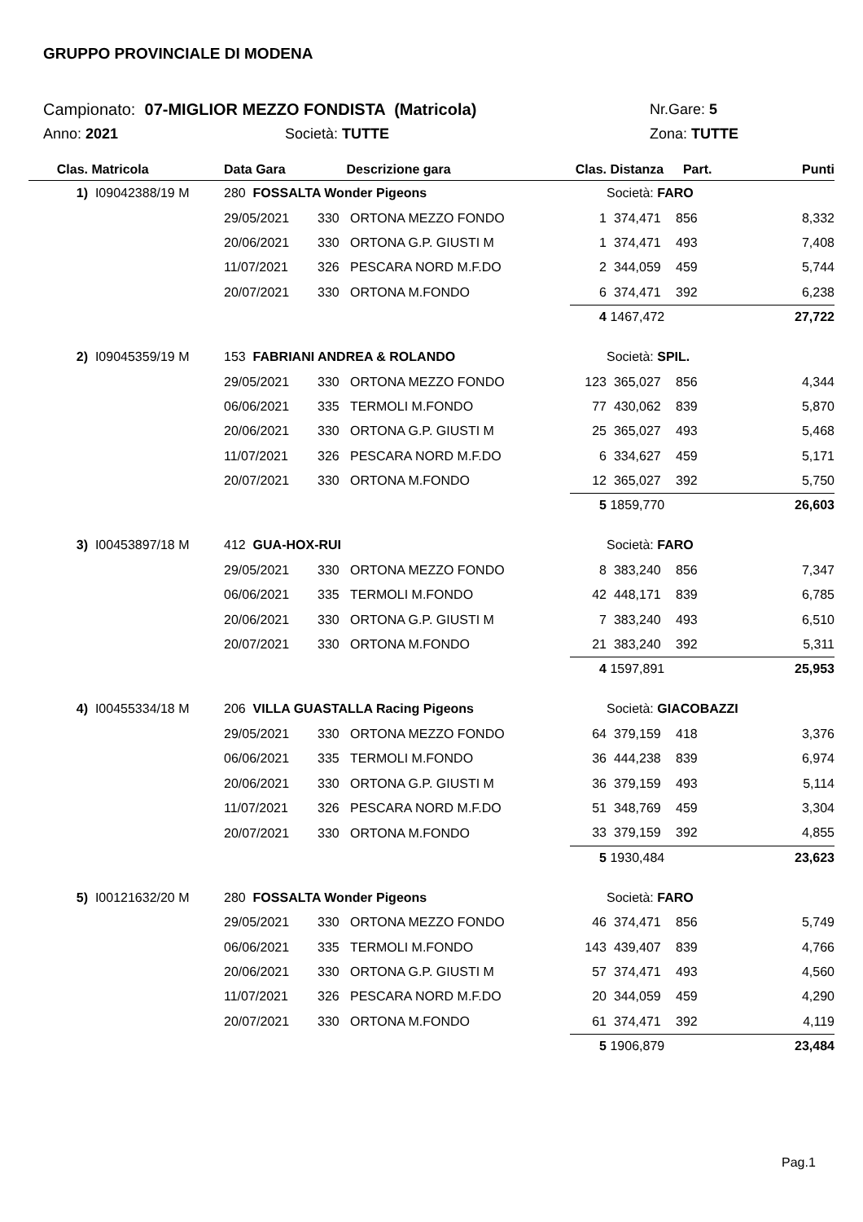GRUPPO PROVINCIALE DI MODENA
Campionato: 07-MIGLIOR MEZZO FONDISTA (Matricola) Nr.Gare: 5
Anno: 2021 Società: TUTTE Zona: TUTTE
| Clas. | Matricola | Data Gara | Descrizione gara | | Clas. | Distanza | Part. | Punti |
| --- | --- | --- | --- | --- | --- | --- | --- | --- |
| 1) | I09042388/19 M | 280 FOSSALTA Wonder Pigeons | | | | Società: FARO | | |
| | | 29/05/2021 | 330 | ORTONA MEZZO FONDO | 1 | 374,471 | 856 | 8,332 |
| | | 20/06/2021 | 330 | ORTONA G.P. GIUSTI M | 1 | 374,471 | 493 | 7,408 |
| | | 11/07/2021 | 326 | PESCARA NORD M.F.DO | 2 | 344,059 | 459 | 5,744 |
| | | 20/07/2021 | 330 | ORTONA M.FONDO | 6 | 374,471 | 392 | 6,238 |
| | | | | | 4 | 1467,472 | | 27,722 |
| 2) | I09045359/19 M | 153 FABRIANI ANDREA & ROLANDO | | | | Società: SPIL. | | |
| | | 29/05/2021 | 330 | ORTONA MEZZO FONDO | 123 | 365,027 | 856 | 4,344 |
| | | 06/06/2021 | 335 | TERMOLI M.FONDO | 77 | 430,062 | 839 | 5,870 |
| | | 20/06/2021 | 330 | ORTONA G.P. GIUSTI M | 25 | 365,027 | 493 | 5,468 |
| | | 11/07/2021 | 326 | PESCARA NORD M.F.DO | 6 | 334,627 | 459 | 5,171 |
| | | 20/07/2021 | 330 | ORTONA M.FONDO | 12 | 365,027 | 392 | 5,750 |
| | | | | | 5 | 1859,770 | | 26,603 |
| 3) | I00453897/18 M | 412 GUA-HOX-RUI | | | | Società: FARO | | |
| | | 29/05/2021 | 330 | ORTONA MEZZO FONDO | 8 | 383,240 | 856 | 7,347 |
| | | 06/06/2021 | 335 | TERMOLI M.FONDO | 42 | 448,171 | 839 | 6,785 |
| | | 20/06/2021 | 330 | ORTONA G.P. GIUSTI M | 7 | 383,240 | 493 | 6,510 |
| | | 20/07/2021 | 330 | ORTONA M.FONDO | 21 | 383,240 | 392 | 5,311 |
| | | | | | 4 | 1597,891 | | 25,953 |
| 4) | I00455334/18 M | 206 VILLA GUASTALLA Racing Pigeons | | | | Società: GIACOBAZZI | | |
| | | 29/05/2021 | 330 | ORTONA MEZZO FONDO | 64 | 379,159 | 418 | 3,376 |
| | | 06/06/2021 | 335 | TERMOLI M.FONDO | 36 | 444,238 | 839 | 6,974 |
| | | 20/06/2021 | 330 | ORTONA G.P. GIUSTI M | 36 | 379,159 | 493 | 5,114 |
| | | 11/07/2021 | 326 | PESCARA NORD M.F.DO | 51 | 348,769 | 459 | 3,304 |
| | | 20/07/2021 | 330 | ORTONA M.FONDO | 33 | 379,159 | 392 | 4,855 |
| | | | | | 5 | 1930,484 | | 23,623 |
| 5) | I00121632/20 M | 280 FOSSALTA Wonder Pigeons | | | | Società: FARO | | |
| | | 29/05/2021 | 330 | ORTONA MEZZO FONDO | 46 | 374,471 | 856 | 5,749 |
| | | 06/06/2021 | 335 | TERMOLI M.FONDO | 143 | 439,407 | 839 | 4,766 |
| | | 20/06/2021 | 330 | ORTONA G.P. GIUSTI M | 57 | 374,471 | 493 | 4,560 |
| | | 11/07/2021 | 326 | PESCARA NORD M.F.DO | 20 | 344,059 | 459 | 4,290 |
| | | 20/07/2021 | 330 | ORTONA M.FONDO | 61 | 374,471 | 392 | 4,119 |
| | | | | | 5 | 1906,879 | | 23,484 |
Pag.1